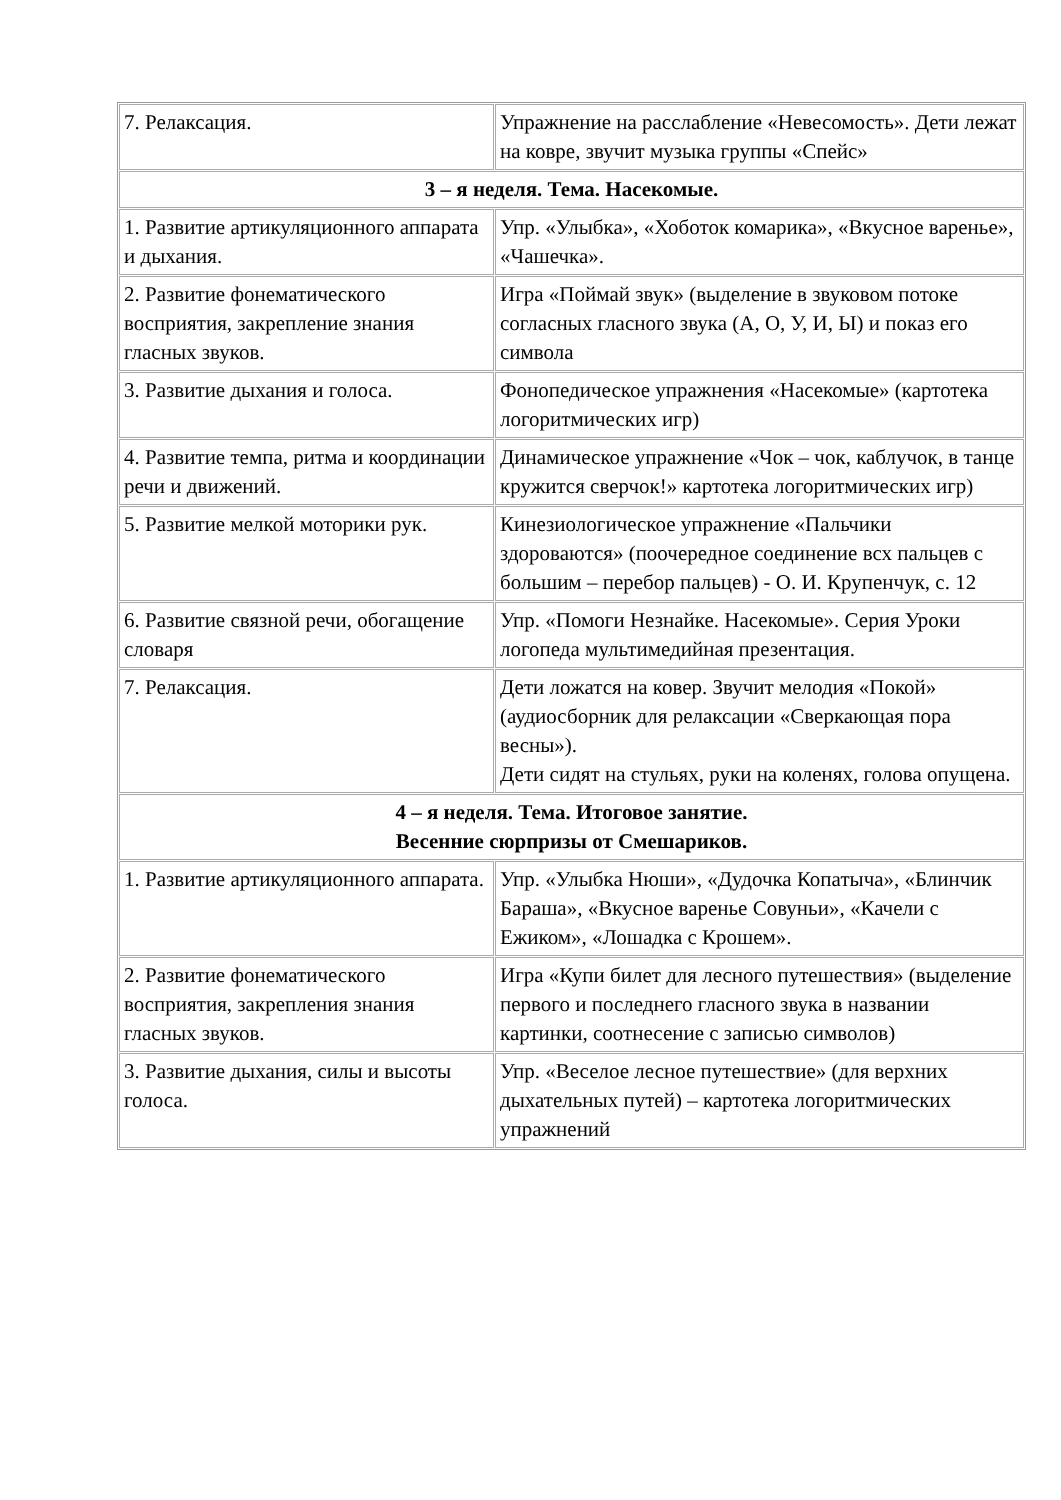| 7. Релаксация. | Упражнение на расслабление «Невесомость». Дети лежат на ковре, звучит музыка группы «Спейс» |
| 3 – я неделя. Тема. Насекомые. | |
| 1. Развитие артикуляционного аппарата и дыхания. | Упр. «Улыбка», «Хоботок комарика», «Вкусное варенье», «Чашечка». |
| 2. Развитие фонематического восприятия, закрепление знания гласных звуков. | Игра «Поймай звук» (выделение в звуковом потоке согласных гласного звука (А, О, У, И, Ы) и показ его символа |
| 3. Развитие дыхания и голоса. | Фонопедическое упражнения «Насекомые» (картотека логоритмических игр) |
| 4. Развитие темпа, ритма и координации речи и движений. | Динамическое упражнение «Чок – чок, каблучок, в танце кружится сверчок!» картотека логоритмических игр) |
| 5. Развитие мелкой моторики рук. | Кинезиологическое упражнение «Пальчики здороваются» (поочередное соединение всх пальцев с большим – перебор пальцев) - О. И. Крупенчук, с. 12 |
| 6. Развитие связной речи, обогащение словаря | Упр. «Помоги Незнайке. Насекомые». Серия Уроки логопеда мультимедийная презентация. |
| 7. Релаксация. | Дети ложатся на ковер. Звучит мелодия «Покой» (аудиосборник для релаксации «Сверкающая пора весны»). Дети сидят на стульях, руки на коленях, голова опущена. |
| 4 – я неделя. Тема. Итоговое занятие. Весенние сюрпризы от Смешариков. | |
| 1. Развитие артикуляционного аппарата. | Упр. «Улыбка Нюши», «Дудочка Копатыча», «Блинчик Бараша», «Вкусное варенье Совуньи», «Качели с Ежиком», «Лошадка с Крошем». |
| 2. Развитие фонематического восприятия, закрепления знания гласных звуков. | Игра «Купи билет для лесного путешествия» (выделение первого и последнего гласного звука в названии картинки, соотнесение с записью символов) |
| 3. Развитие дыхания, силы и высоты голоса. | Упр. «Веселое лесное путешествие» (для верхних дыхательных путей) – картотека логоритмических упражнений |